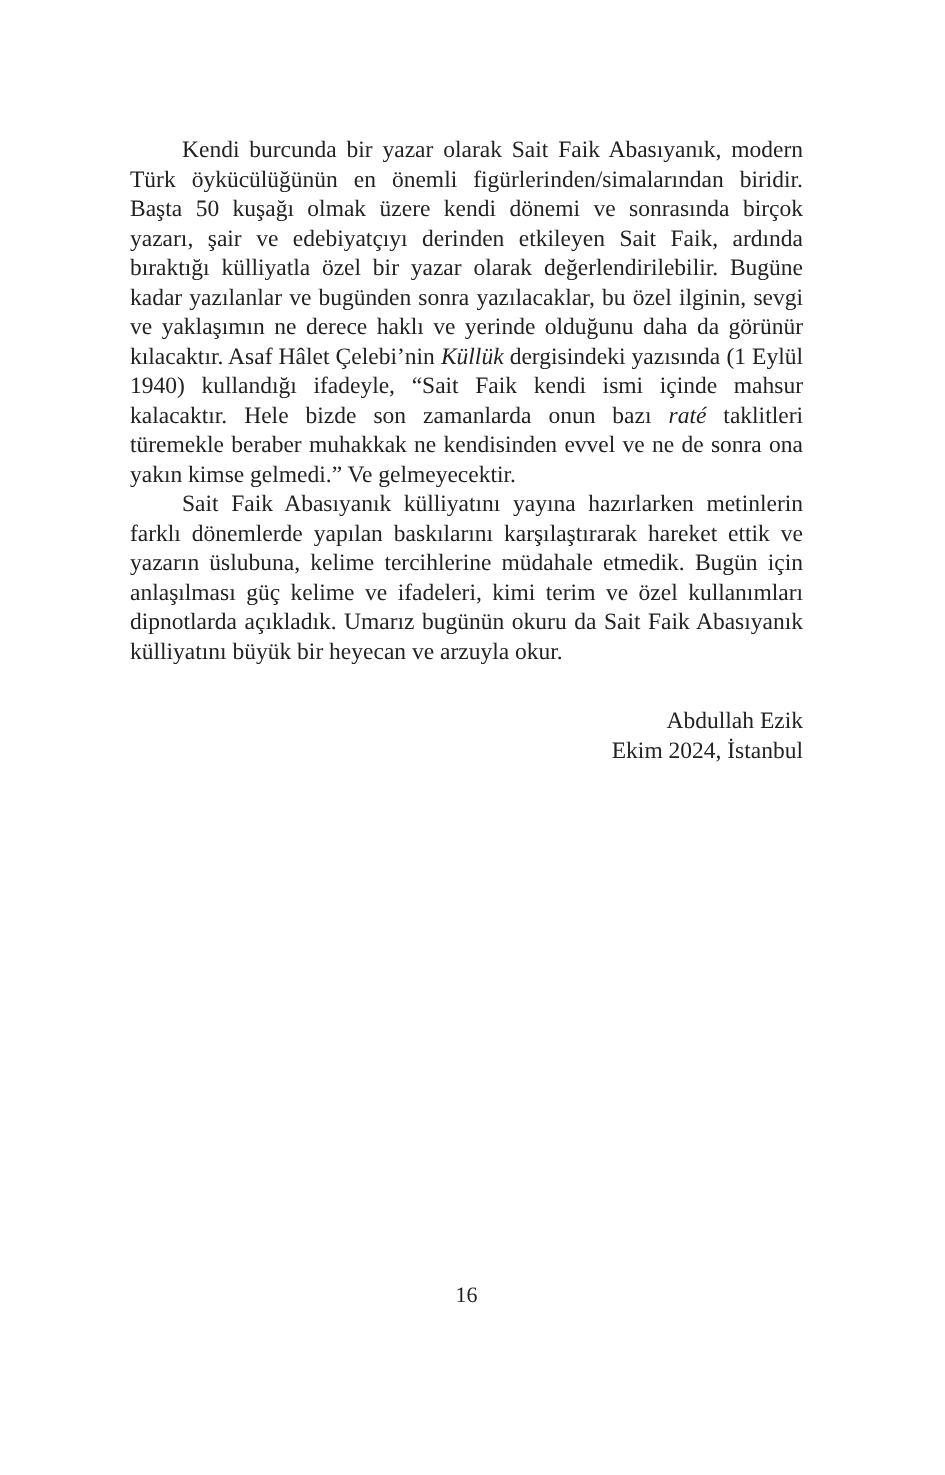Kendi burcunda bir yazar olarak Sait Faik Abasıyanık, modern Türk öykücülüğünün en önemli figürlerinden/simalarından biridir. Başta 50 kuşağı olmak üzere kendi dönemi ve sonrasında birçok yazarı, şair ve edebiyatçıyı derinden etkileyen Sait Faik, ardında bıraktığı külliyatla özel bir yazar olarak değerlendirilebilir. Bugüne kadar yazılanlar ve bugünden sonra yazılacaklar, bu özel ilginin, sevgi ve yaklaşımın ne derece haklı ve yerinde olduğunu daha da görünür kılacaktır. Asaf Hâlet Çelebi’nin Küllük dergisindeki yazısında (1 Eylül 1940) kullandığı ifadeyle, “Sait Faik kendi ismi içinde mahsur kalacaktır. Hele bizde son zamanlarda onun bazı raté taklitleri türemekle beraber muhakkak ne kendisinden evvel ve ne de sonra ona yakın kimse gelmedi.” Ve gelmeyecektir.
Sait Faik Abasıyanık külliyatını yayına hazırlarken metinlerin farklı dönemlerde yapılan baskılarını karşılaştırarak hareket ettik ve yazarın üslubuna, kelime tercihlerine müdahale etmedik. Bugün için anlaşılması güç kelime ve ifadeleri, kimi terim ve özel kullanımları dipnotlarda açıkladık. Umarız bugünün okuru da Sait Faik Abasıyanık külliyatını büyük bir heyecan ve arzuyla okur.
Abdullah Ezik
Ekim 2024, İstanbul
16